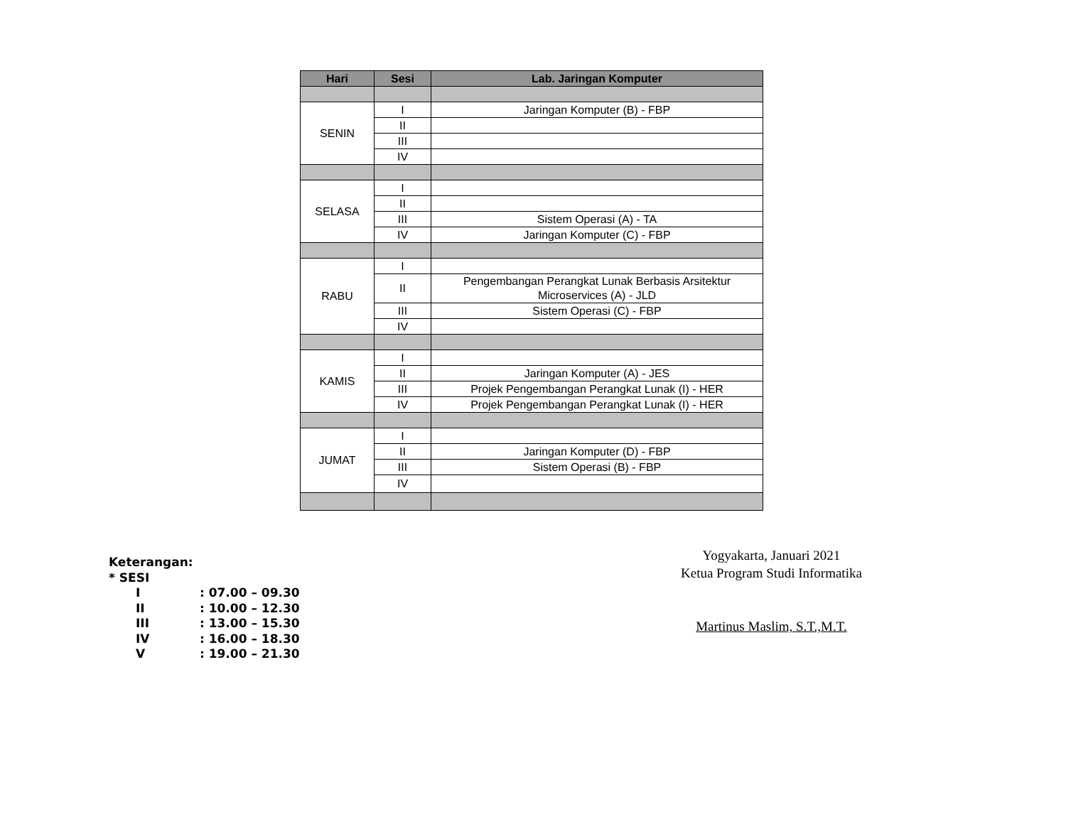| Hari | Sesi | Lab. Jaringan Komputer |
| --- | --- | --- |
| SENIN | I | Jaringan Komputer (B) - FBP |
| | II | |
| | III | |
| | IV | |
| SELASA | I | |
| | II | |
| | III | Sistem Operasi (A) - TA |
| | IV | Jaringan Komputer (C) - FBP |
| RABU | I | |
| | II | Pengembangan Perangkat Lunak Berbasis Arsitektur Microservices (A) - JLD |
| | III | Sistem Operasi (C) - FBP |
| | IV | |
| KAMIS | I | |
| | II | Jaringan Komputer (A) - JES |
| | III | Projek Pengembangan Perangkat Lunak (I) - HER |
| | IV | Projek Pengembangan Perangkat Lunak (I) - HER |
| JUMAT | I | |
| | II | Jaringan Komputer (D) - FBP |
| | III | Sistem Operasi (B) - FBP |
| | IV | |
Keterangan:
* SESI
I: 07.00 – 09.30
II: 10.00 – 12.30
III: 13.00 – 15.30
IV: 16.00 – 18.30
V: 19.00 – 21.30
Yogyakarta, Januari 2021
Ketua Program Studi Informatika
Martinus Maslim, S.T.,M.T.